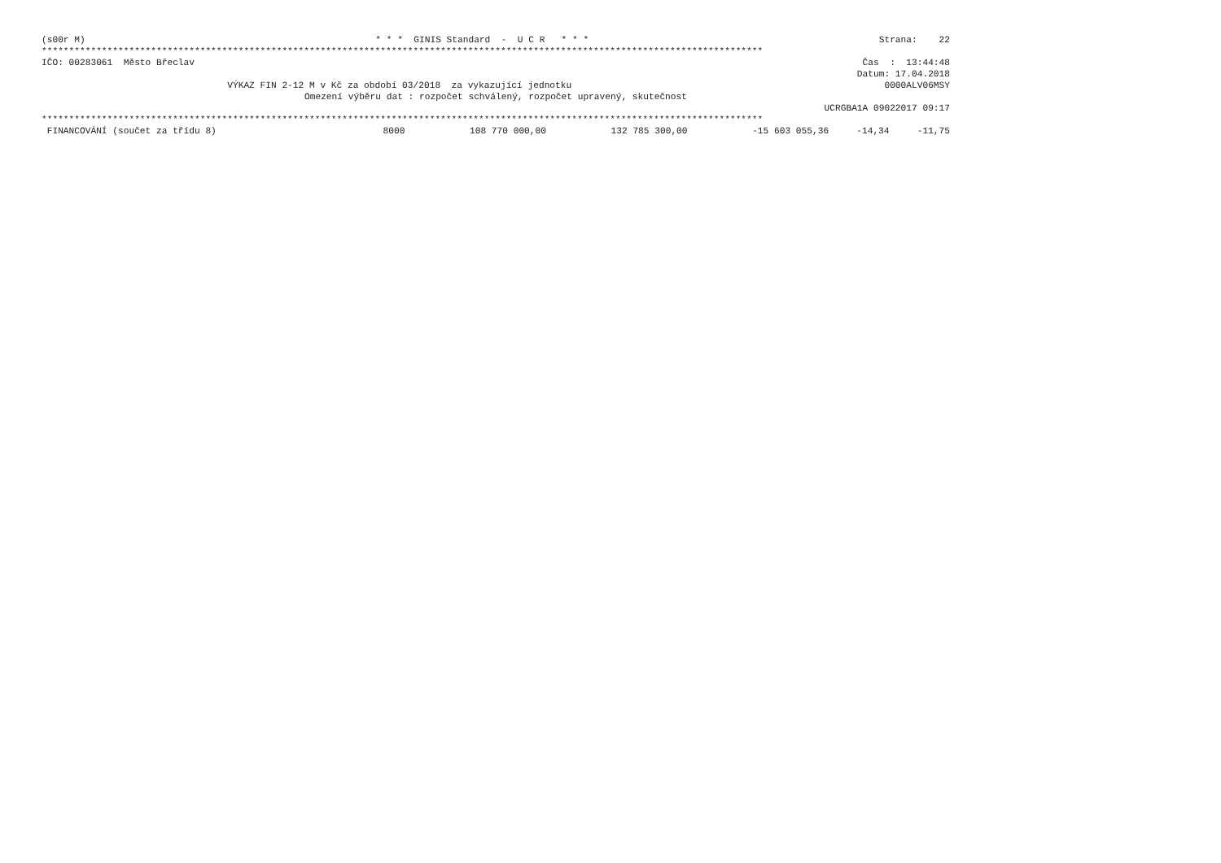(s00r M) * * * GINIS Standard - U C R * * * Strana: 22
************************************************************************************************************************************
IČO: 00283061 Město Břeclav Čas : 13:44:48
Datum: 17.04.2018
VÝKAZ FIN 2-12 M v Kč za období 03/2018 za vykazující jednotku 0000ALV06MSY
Omezení výběru dat : rozpočet schválený, rozpočet upravený, skutečnost
UCRGBA1A 09022017 09:17
************************************************************************************************************************************
| FINANCOVÁNÍ (součet za třídu 8) | 8000 | 108 770 000,00 | 132 785 300,00 | -15 603 055,36 | -14,34 | -11,75 |